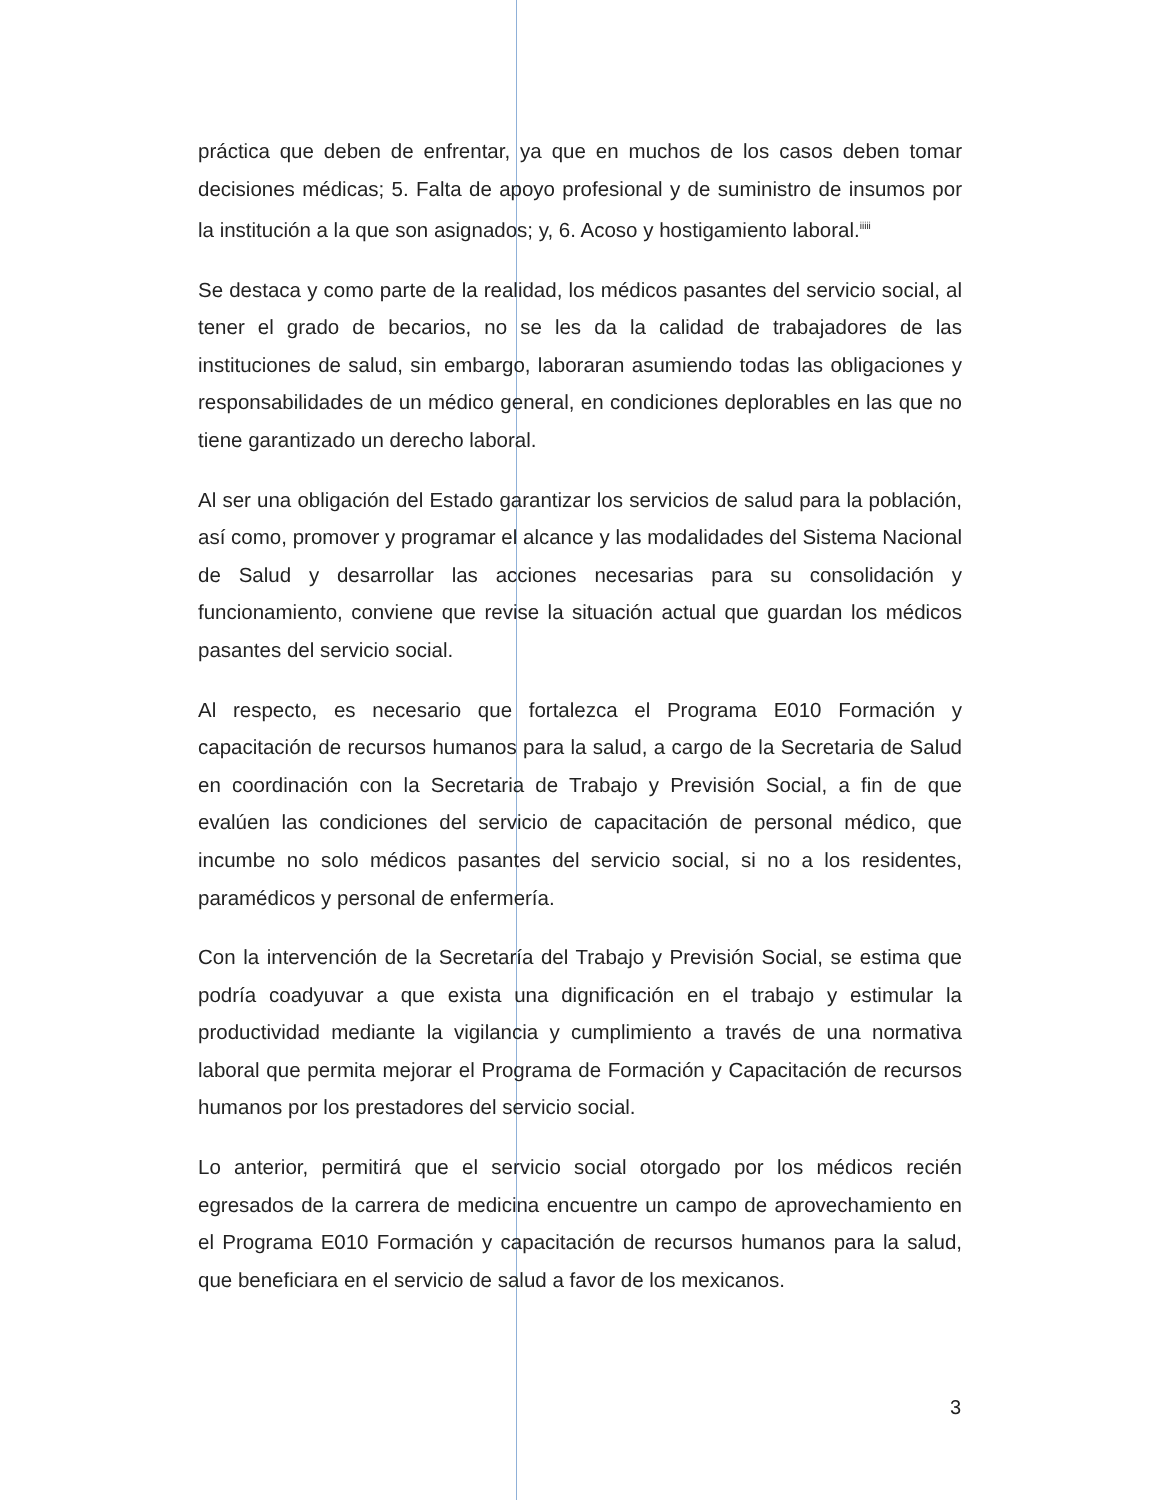práctica que deben de enfrentar, ya que en muchos de los casos deben tomar decisiones médicas; 5. Falta de apoyo profesional y de suministro de insumos por la institución a la que son asignados; y, 6. Acoso y hostigamiento laboral.<sup>iiiii</sup>
Se destaca y como parte de la realidad, los médicos pasantes del servicio social, al tener el grado de becarios, no se les da la calidad de trabajadores de las instituciones de salud, sin embargo, laboraran asumiendo todas las obligaciones y responsabilidades de un médico general, en condiciones deplorables en las que no tiene garantizado un derecho laboral.
Al ser una obligación del Estado garantizar los servicios de salud para la población, así como, promover y programar el alcance y las modalidades del Sistema Nacional de Salud y desarrollar las acciones necesarias para su consolidación y funcionamiento, conviene que revise la situación actual que guardan los médicos pasantes del servicio social.
Al respecto, es necesario que fortalezca el Programa E010 Formación y capacitación de recursos humanos para la salud, a cargo de la Secretaria de Salud en coordinación con la Secretaria de Trabajo y Previsión Social, a fin de que evalúen las condiciones del servicio de capacitación de personal médico, que incumbe no solo médicos pasantes del servicio social, si no a los residentes, paramédicos y personal de enfermería.
Con la intervención de la Secretaría del Trabajo y Previsión Social, se estima que podría coadyuvar a que exista una dignificación en el trabajo y estimular la productividad mediante la vigilancia y cumplimiento a través de una normativa laboral que permita mejorar el Programa de Formación y Capacitación de recursos humanos por los prestadores del servicio social.
Lo anterior, permitirá que el servicio social otorgado por los médicos recién egresados de la carrera de medicina encuentre un campo de aprovechamiento en el Programa E010 Formación y capacitación de recursos humanos para la salud, que beneficiara en el servicio de salud a favor de los mexicanos.
3